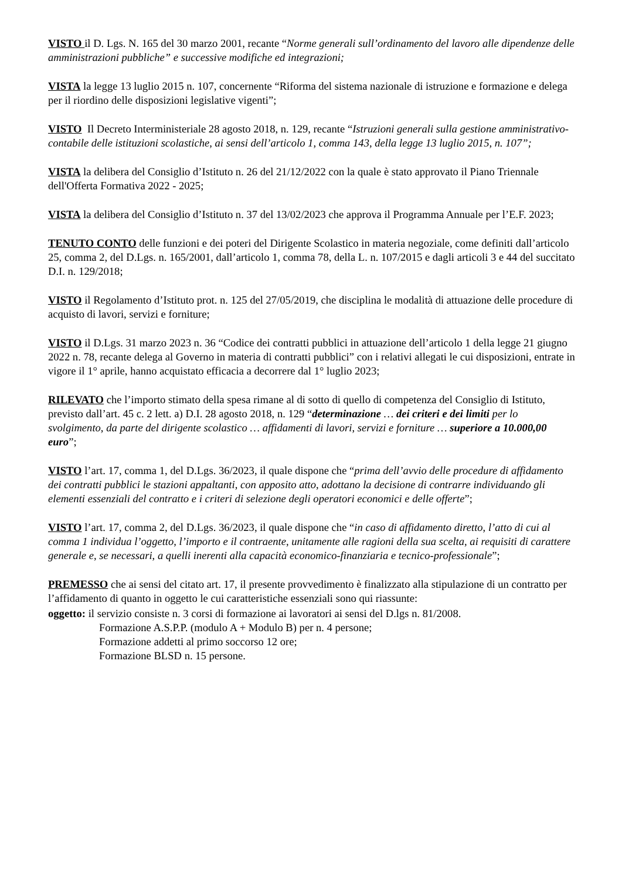VISTO il D. Lgs. N. 165 del 30 marzo 2001, recante “Norme generali sull’ordinamento del lavoro alle dipendenze delle amministrazioni pubbliche” e successive modifiche ed integrazioni;
VISTA la legge 13 luglio 2015 n. 107, concernente “Riforma del sistema nazionale di istruzione e formazione e delega per il riordino delle disposizioni legislative vigenti”;
VISTO Il Decreto Interministeriale 28 agosto 2018, n. 129, recante “Istruzioni generali sulla gestione amministrativo-contabile delle istituzioni scolastiche, ai sensi dell’articolo 1, comma 143, della legge 13 luglio 2015, n. 107”;
VISTA la delibera del Consiglio d’Istituto n. 26 del 21/12/2022 con la quale è stato approvato il Piano Triennale dell'Offerta Formativa 2022 - 2025;
VISTA la delibera del Consiglio d’Istituto n. 37 del 13/02/2023 che approva il Programma Annuale per l’E.F. 2023;
TENUTO CONTO delle funzioni e dei poteri del Dirigente Scolastico in materia negoziale, come definiti dall’articolo 25, comma 2, del D.Lgs. n. 165/2001, dall’articolo 1, comma 78, della L. n. 107/2015 e dagli articoli 3 e 44 del succitato D.I. n. 129/2018;
VISTO il Regolamento d’Istituto prot. n. 125 del 27/05/2019, che disciplina le modalità di attuazione delle procedure di acquisto di lavori, servizi e forniture;
VISTO il D.Lgs. 31 marzo 2023 n. 36 “Codice dei contratti pubblici in attuazione dell’articolo 1 della legge 21 giugno 2022 n. 78, recante delega al Governo in materia di contratti pubblici” con i relativi allegati le cui disposizioni, entrate in vigore il 1° aprile, hanno acquistato efficacia a decorrere dal 1° luglio 2023;
RILEVATO che l’importo stimato della spesa rimane al di sotto di quello di competenza del Consiglio di Istituto, previsto dall’art. 45 c. 2 lett. a) D.I. 28 agosto 2018, n. 129 “determinazione … dei criteri e dei limiti per lo svolgimento, da parte del dirigente scolastico … affidamenti di lavori, servizi e forniture … superiore a 10.000,00 euro”;
VISTO l’art. 17, comma 1, del D.Lgs. 36/2023, il quale dispone che “prima dell’avvio delle procedure di affidamento dei contratti pubblici le stazioni appaltanti, con apposito atto, adottano la decisione di contrarre individuando gli elementi essenziali del contratto e i criteri di selezione degli operatori economici e delle offerte”;
VISTO l’art. 17, comma 2, del D.Lgs. 36/2023, il quale dispone che “in caso di affidamento diretto, l’atto di cui al comma 1 individua l’oggetto, l’importo e il contraente, unitamente alle ragioni della sua scelta, ai requisiti di carattere generale e, se necessari, a quelli inerenti alla capacità economico-finanziaria e tecnico-professionale”;
PREMESSO che ai sensi del citato art. 17, il presente provvedimento è finalizzato alla stipulazione di un contratto per l’affidamento di quanto in oggetto le cui caratteristiche essenziali sono qui riassunte:
oggetto: il servizio consiste n. 3 corsi di formazione ai lavoratori ai sensi del D.lgs n. 81/2008.
Formazione A.S.P.P. (modulo A + Modulo B) per n. 4 persone;
Formazione addetti al primo soccorso 12 ore;
Formazione BLSD n. 15 persone.